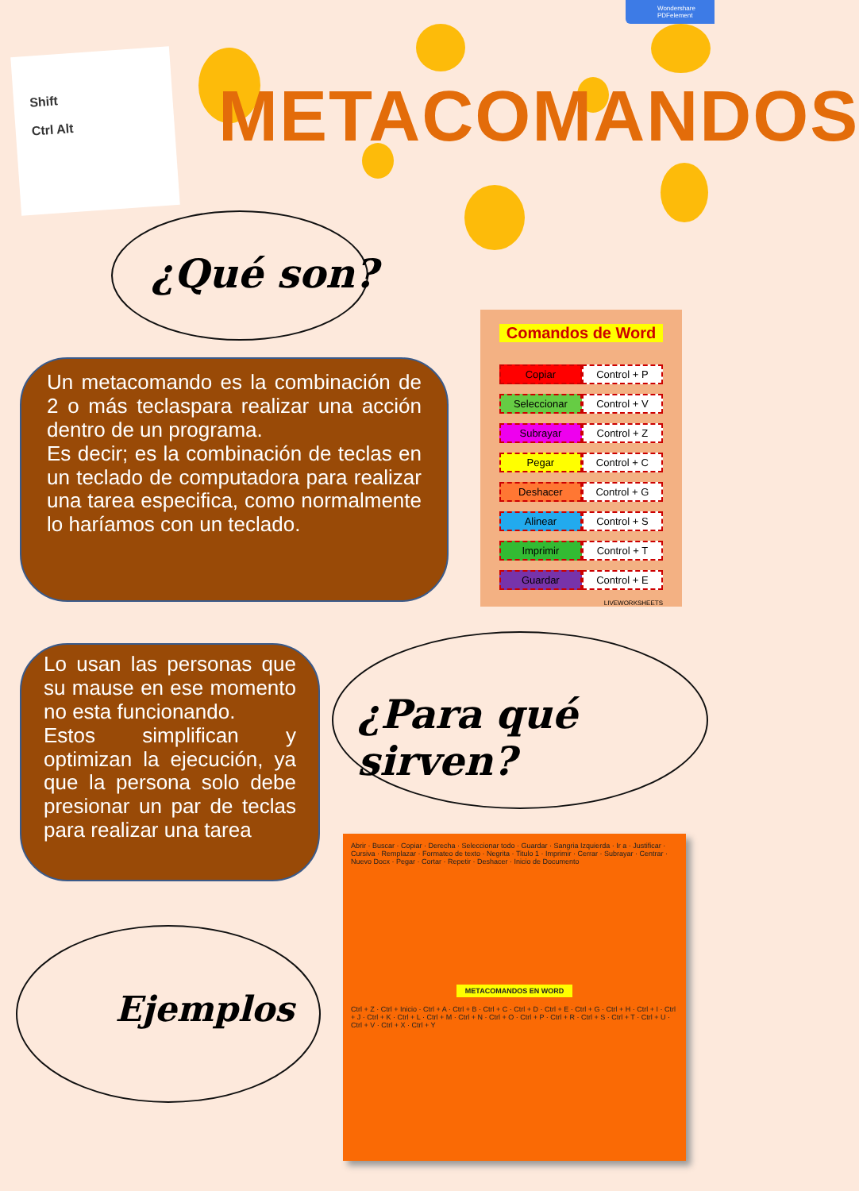Wondershare PDFelement
Shift
Ctrl Alt
METACOMANDOS
¿Qué son?
Un metacomando es la combinación de 2 o más teclaspara realizar una acción dentro de un programa.
Es decir; es la combinación de teclas en un teclado de computadora para realizar una tarea especifica, como normalmente lo haríamos con un teclado.
Comandos de Word
| Copiar | Control + P |
| Seleccionar | Control + V |
| Subrayar | Control + Z |
| Pegar | Control + C |
| Deshacer | Control + G |
| Alinear | Control + S |
| Imprimir | Control + T |
| Guardar | Control + E |
LIVEWORKSHEETS
Lo usan las personas que su mause en ese momento no esta funcionando.
Estos simplifican y optimizan la ejecución, ya que la persona solo debe presionar un par de teclas para realizar una tarea
¿Para qué sirven?
Ejemplos
Abrir · Buscar · Copiar · Derecha · Seleccionar todo · Guardar · Sangria Izquierda · Ir a · Justificar · Cursiva · Remplazar · Formateo de texto · Negrita · Titulo 1 · Imprimir · Cerrar · Subrayar · Centrar · Nuevo Docx · Pegar · Cortar · Repetir · Deshacer · Inicio de Documento
METACOMANDOS EN WORD
Ctrl + Z · Ctrl + Inicio · Ctrl + A · Ctrl + B · Ctrl + C · Ctrl + D · Ctrl + E · Ctrl + G · Ctrl + H · Ctrl + I · Ctrl + J · Ctrl + K · Ctrl + L · Ctrl + M · Ctrl + N · Ctrl + O · Ctrl + P · Ctrl + R · Ctrl + S · Ctrl + T · Ctrl + U · Ctrl + V · Ctrl + X · Ctrl + Y